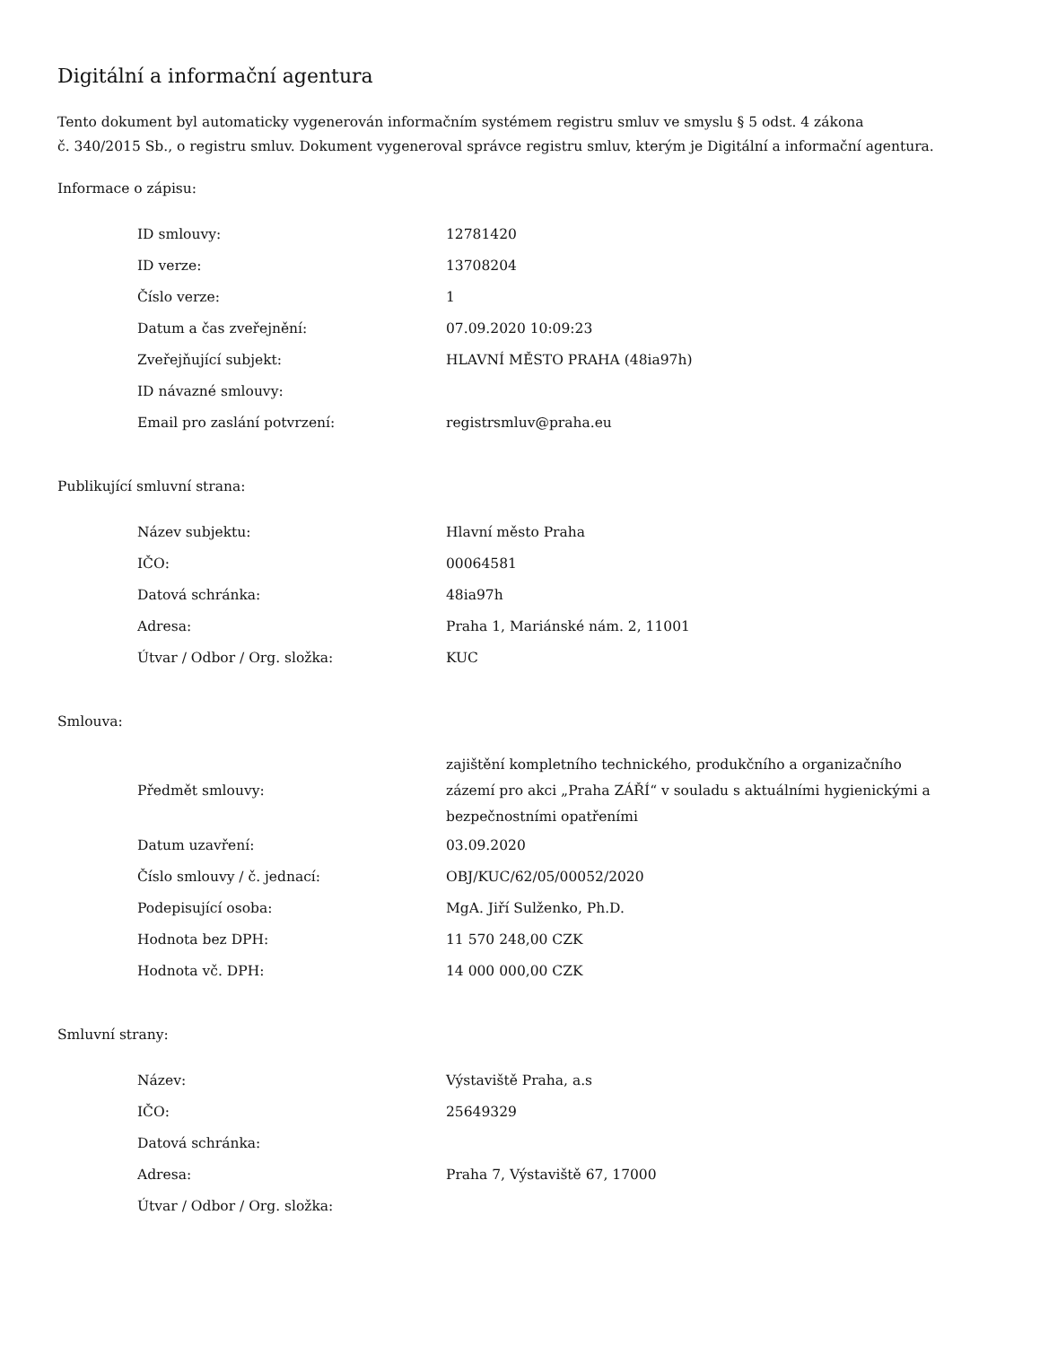Digitální a informační agentura
Tento dokument byl automaticky vygenerován informačním systémem registru smluv ve smyslu § 5 odst. 4 zákona
č. 340/2015 Sb., o registru smluv. Dokument vygeneroval správce registru smluv, kterým je Digitální a informační agentura.
Informace o zápisu:
| ID smlouvy: | 12781420 |
| ID verze: | 13708204 |
| Číslo verze: | 1 |
| Datum a čas zveřejnění: | 07.09.2020 10:09:23 |
| Zveřejňující subjekt: | HLAVNÍ MĚSTO PRAHA (48ia97h) |
| ID návazné smlouvy: | |
| Email pro zaslání potvrzení: | registrsmluv@praha.eu |
Publikující smluvní strana:
| Název subjektu: | Hlavní město Praha |
| IČO: | 00064581 |
| Datová schránka: | 48ia97h |
| Adresa: | Praha 1, Mariánské nám. 2, 11001 |
| Útvar / Odbor / Org. složka: | KUC |
Smlouva:
| Předmět smlouvy: | zajištění kompletního technického, produkčního a organizačního zázemí pro akci „Praha ZÁŘÍ“ v souladu s aktuálními hygienickými a bezpečnostními opatřeními |
| Datum uzavření: | 03.09.2020 |
| Číslo smlouvy / č. jednací: | OBJ/KUC/62/05/00052/2020 |
| Podepisující osoba: | MgA. Jiří Sulženko, Ph.D. |
| Hodnota bez DPH: | 11 570 248,00 CZK |
| Hodnota vč. DPH: | 14 000 000,00 CZK |
Smluvní strany:
| Název: | Výstaviště Praha, a.s |
| IČO: | 25649329 |
| Datová schránka: | |
| Adresa: | Praha 7, Výstaviště 67, 17000 |
| Útvar / Odbor / Org. složka: | |